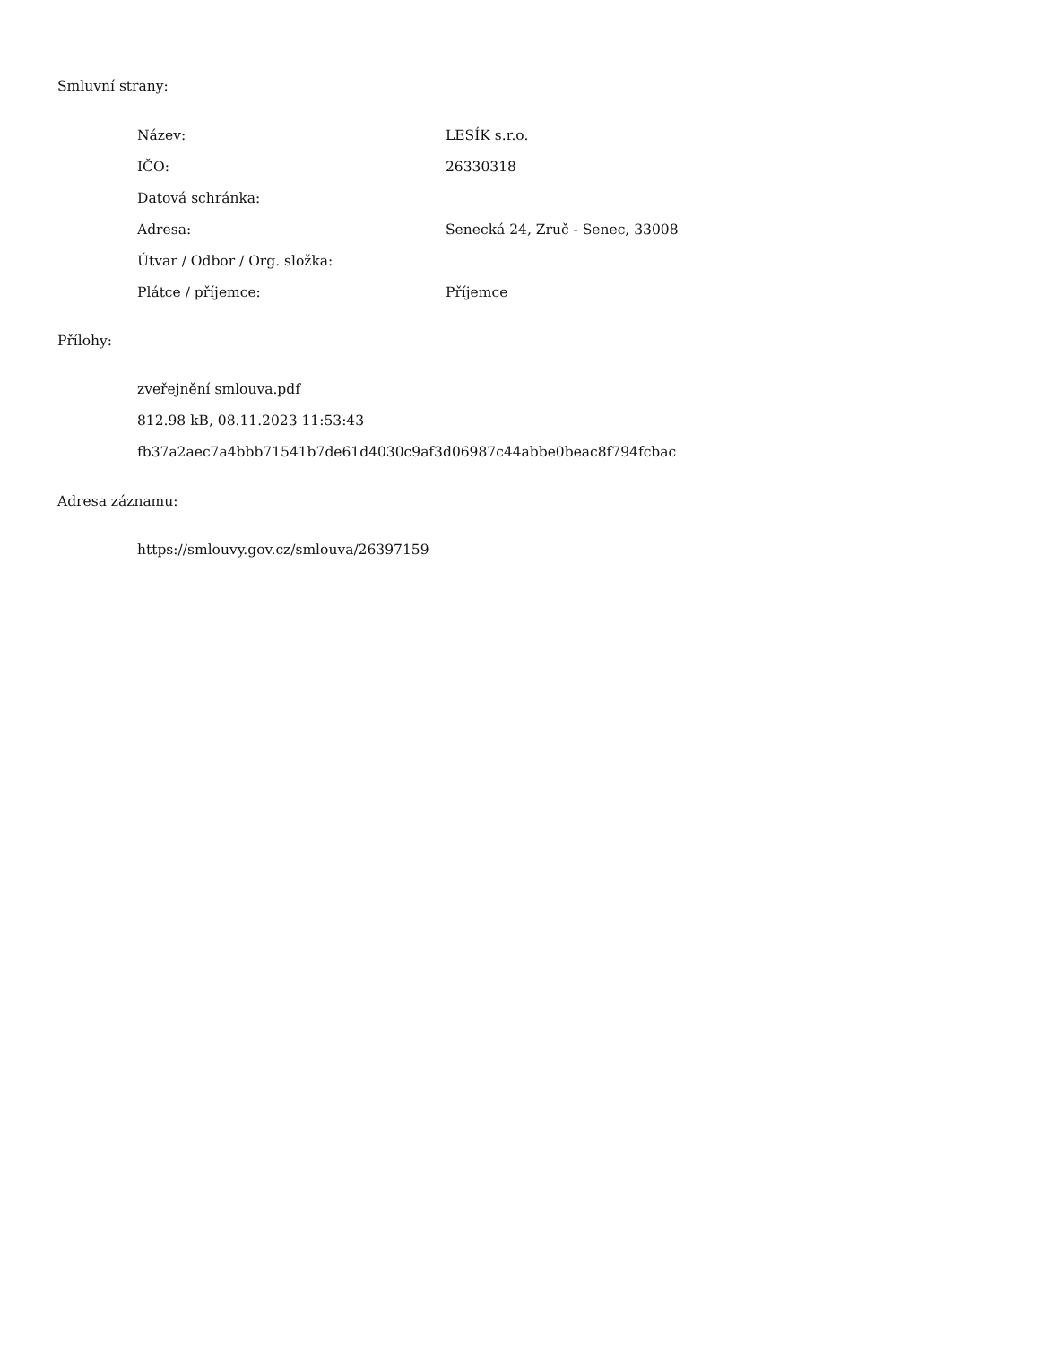Smluvní strany:
| Název: | LESÍK s.r.o. |
| IČO: | 26330318 |
| Datová schránka: | |
| Adresa: | Senecká 24, Zruč - Senec, 33008 |
| Útvar / Odbor / Org. složka: | |
| Plátce / příjemce: | Příjemce |
Přílohy:
zveřejnění smlouva.pdf
812.98 kB, 08.11.2023 11:53:43
fb37a2aec7a4bbb71541b7de61d4030c9af3d06987c44abbe0beac8f794fcbac
Adresa záznamu:
https://smlouvy.gov.cz/smlouva/26397159